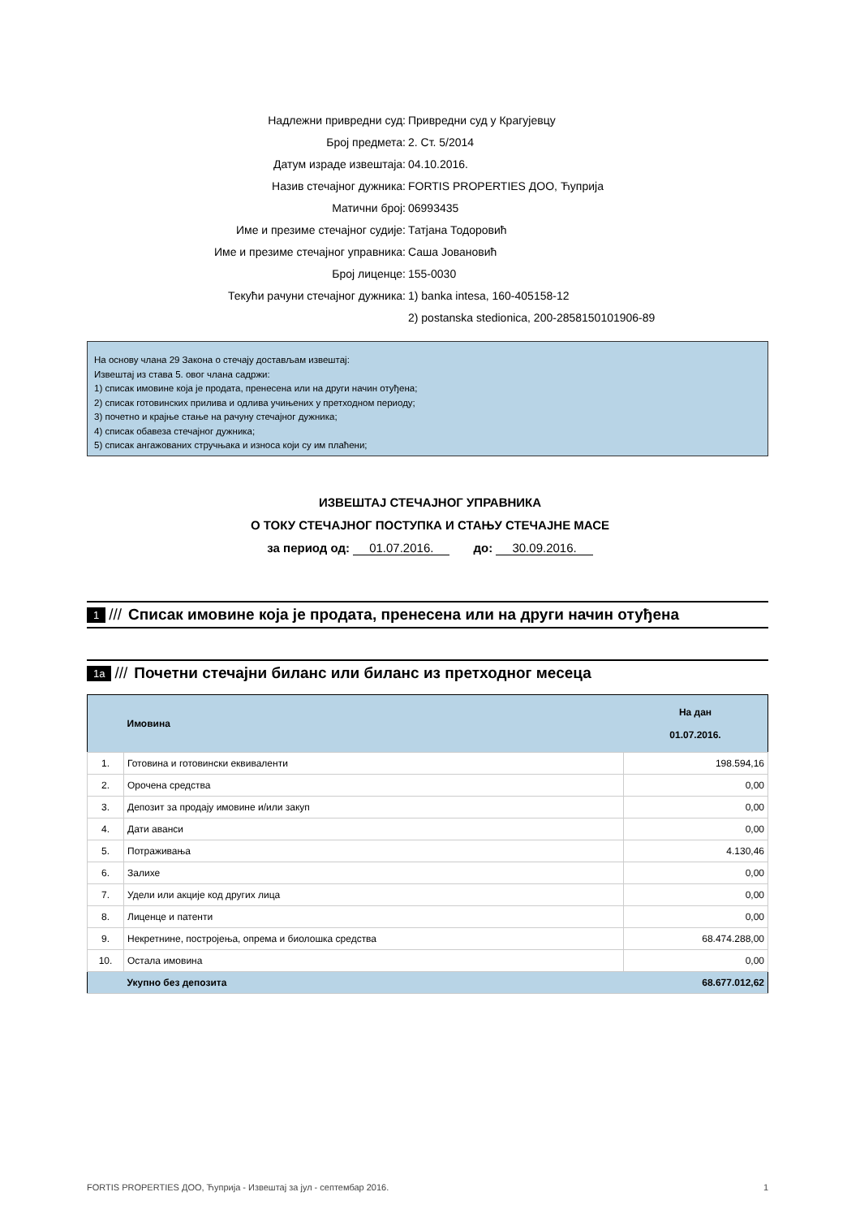Надлежни привредни суд: Привредни суд у Крагујевцу
Број предмета: 2. Ст. 5/2014
Датум израде извештаја: 04.10.2016.
Назив стечајног дужника: FORTIS PROPERTIES ДОО, Ћуприја
Матични број: 06993435
Име и презиме стечајног судије: Татјана Тодоровић
Име и презиме стечајног управника: Саша Јовановић
Број лиценце: 155-0030
Текући рачуни стечајног дужника: 1) banka intesa, 160-405158-12
2) postanska stedionica, 200-2858150101906-89
На основу члана 29 Закона о стечају достављам извештај:
Извештај из става 5. овог члана садржи:
1) списак имовине која је продата, пренесена или на други начин отуђена;
2) списак готовинских прилива и одлива учињених у претходном периоду;
3) почетно и крајње стање на рачуну стечајног дужника;
4) списак обавеза стечајног дужника;
5) списак ангажованих стручњака и износа који су им плаћени;
ИЗВЕШТАЈ СТЕЧАЈНОГ УПРАВНИКА
О ТОКУ СТЕЧАЈНОГ ПОСТУПКА И СТАЊУ СТЕЧАЈНЕ МАСЕ
за период од: 01.07.2016. до: 30.09.2016.
1 /// Списак имовине која је продата, пренесена или на други начин отуђена
1a /// Почетни стечајни биланс или биланс из претходног месеца
| | Имовина | На дан 01.07.2016. |
| --- | --- | --- |
| 1. | Готовина и готовински еквиваленти | 198.594,16 |
| 2. | Орочена средства | 0,00 |
| 3. | Депозит за продају имовине и/или закуп | 0,00 |
| 4. | Дати аванси | 0,00 |
| 5. | Потраживања | 4.130,46 |
| 6. | Залихе | 0,00 |
| 7. | Удели или акције код других лица | 0,00 |
| 8. | Лиценце и патенти | 0,00 |
| 9. | Некретнине, постројења, опрема и биолошка средства | 68.474.288,00 |
| 10. | Остала имовина | 0,00 |
| | Укупно без депозита | 68.677.012,62 |
FORTIS PROPERTIES ДОО, Ћуприја - Извештај за јул - септембар 2016. 1